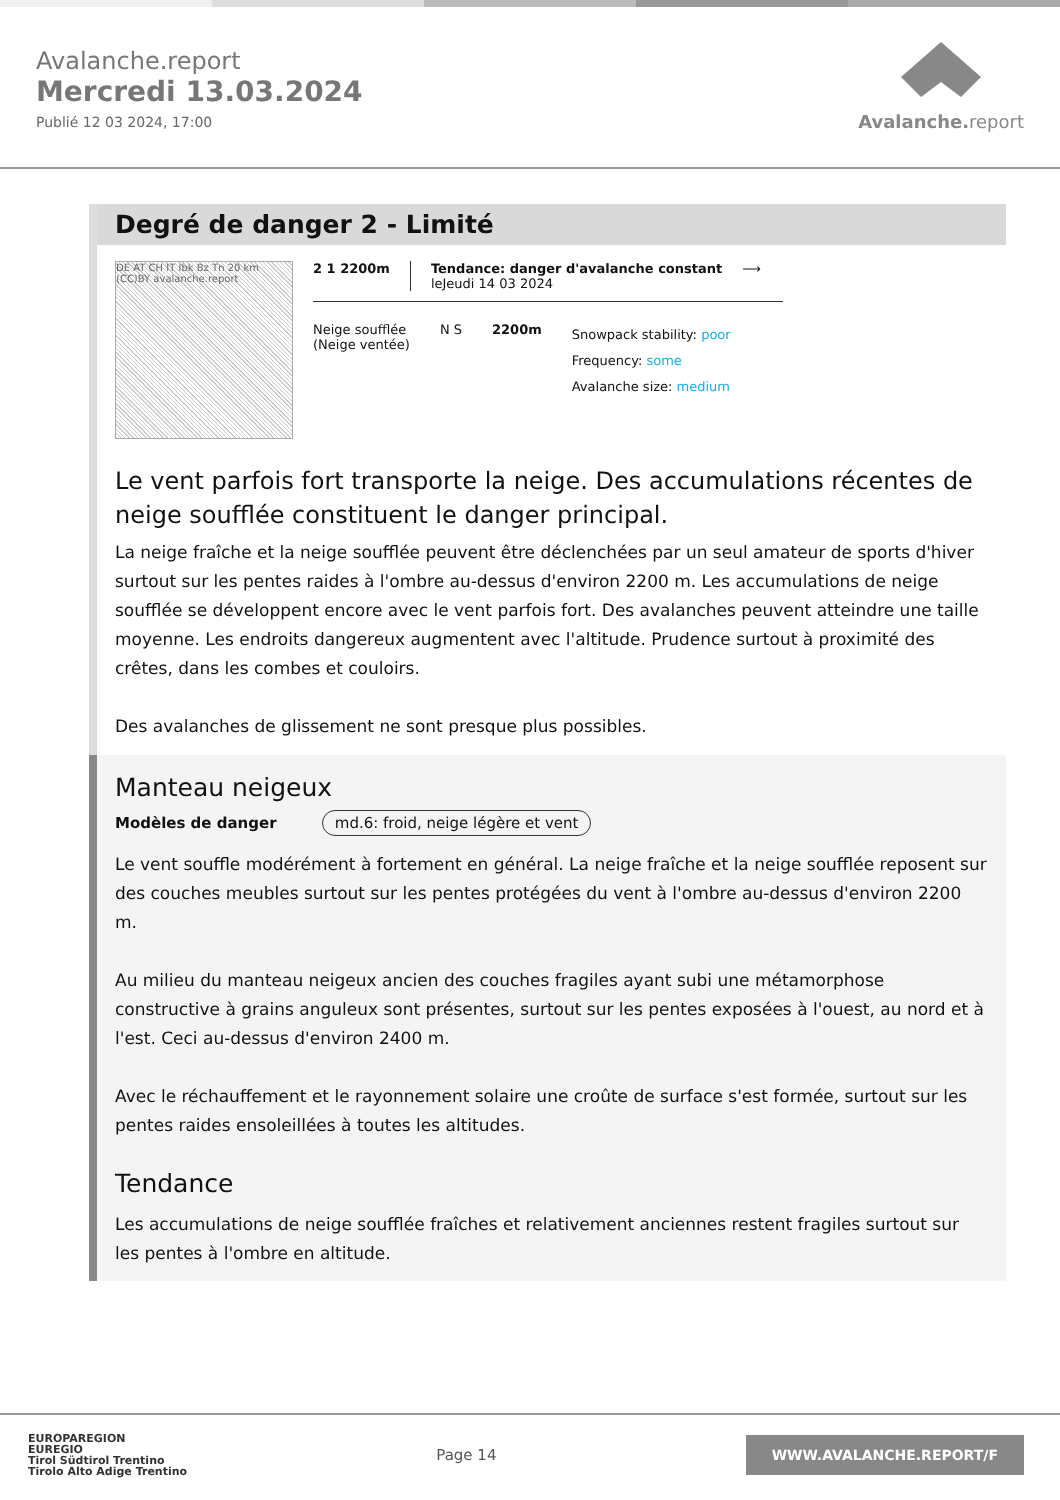Avalanche.report
Mercredi 13.03.2024
Publié 12 03 2024, 17:00
Avalanche. report
Degré de danger 2 - Limité
DE AT CH IT Ibk Bz Tn 20 km (CC)BY avalanche.report
2 1 2200m Tendance: danger d'avalanche constant
leJeudi 14 03 2024
⟶
Neige soufflée
(Neige ventée)
N S 2200m
Snowpack stability: poor
Frequency: some
Avalanche size: medium
Le vent parfois fort transporte la neige. Des accumulations récentes de neige soufflée constituent le danger principal.
La neige fraîche et la neige soufflée peuvent être déclenchées par un seul amateur de sports d'hiver surtout sur les pentes raides à l'ombre au-dessus d'environ 2200 m. Les accumulations de neige soufflée se développent encore avec le vent parfois fort. Des avalanches peuvent atteindre une taille moyenne. Les endroits dangereux augmentent avec l'altitude. Prudence surtout à proximité des crêtes, dans les combes et couloirs.
Des avalanches de glissement ne sont presque plus possibles.
Manteau neigeux
Modèles de danger md.6: froid, neige légère et vent
Le vent souffle modérément à fortement en général. La neige fraîche et la neige soufflée reposent sur des couches meubles surtout sur les pentes protégées du vent à l'ombre au-dessus d'environ 2200 m.
Au milieu du manteau neigeux ancien des couches fragiles ayant subi une métamorphose constructive à grains anguleux sont présentes, surtout sur les pentes exposées à l'ouest, au nord et à l'est. Ceci au-dessus d'environ 2400 m.
Avec le réchauffement et le rayonnement solaire une croûte de surface s'est formée, surtout sur les pentes raides ensoleillées à toutes les altitudes.
Tendance
Les accumulations de neige soufflée fraîches et relativement anciennes restent fragiles surtout sur les pentes à l'ombre en altitude.
EUROPAREGION
EUREGIO
Tirol Südtirol Trentino
Tirolo Alto Adige Trentino
Page 14
WWW.AVALANCHE.REPORT/F